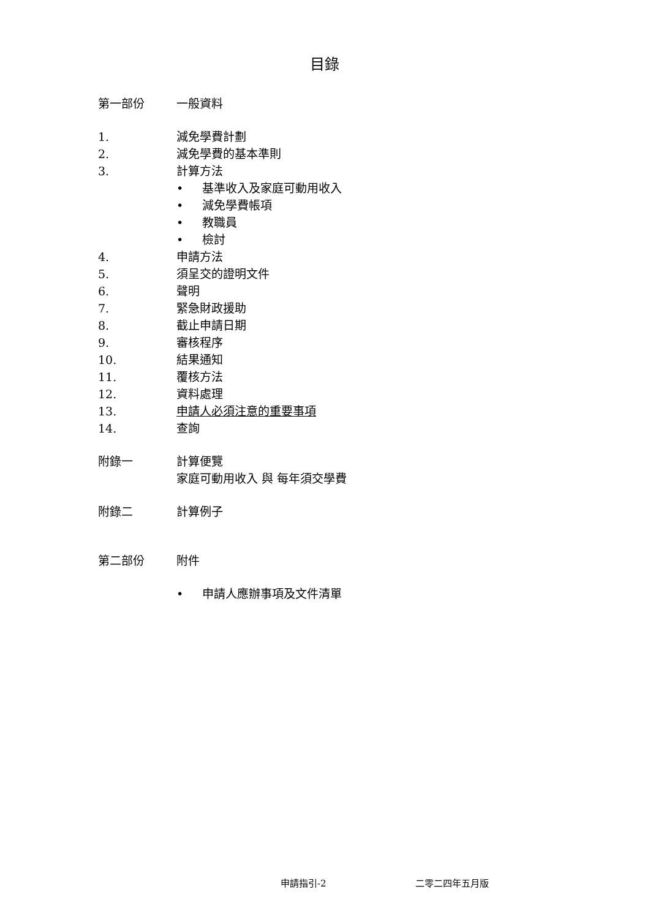目錄
第一部份 一般資料
1. 減免學費計劃
2. 減免學費的基本準則
3. 計算方法
• 基準收入及家庭可動用收入
• 減免學費帳項
• 教職員
• 檢討
4. 申請方法
5. 須呈交的證明文件
6. 聲明
7. 緊急財政援助
8. 截止申請日期
9. 審核程序
10. 結果通知
11. 覆核方法
12. 資料處理
13. 申請人必須注意的重要事項
14. 查詢
附錄一 計算便覽
家庭可動用收入 與 每年須交學費
附錄二 計算例子
第二部份 附件
• 申請人應辦事項及文件清單
申請指引-2 二零二四年五月版